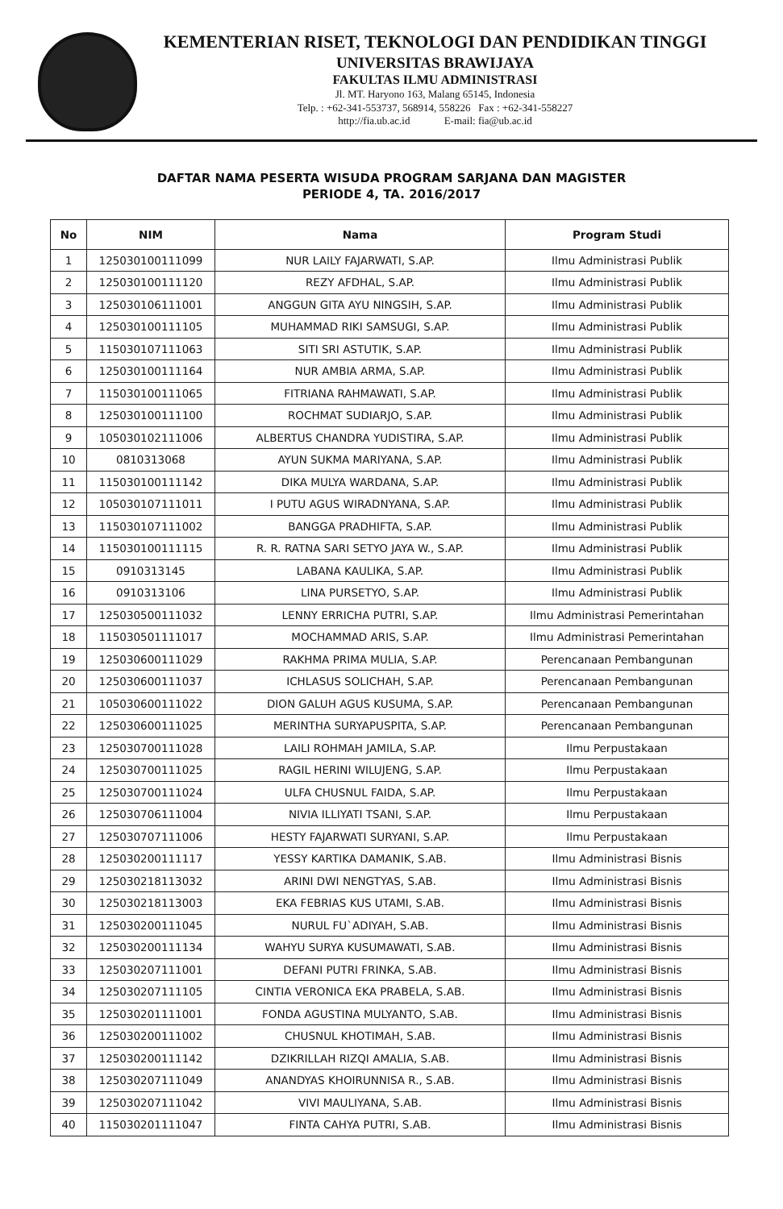KEMENTERIAN RISET, TEKNOLOGI DAN PENDIDIKAN TINGGI
UNIVERSITAS BRAWIJAYA
FAKULTAS ILMU ADMINISTRASI
Jl. MT. Haryono 163, Malang 65145, Indonesia
Telp. : +62-341-553737, 568914, 558226 Fax : +62-341-558227
http://fia.ub.ac.id E-mail: fia@ub.ac.id
DAFTAR NAMA PESERTA WISUDA PROGRAM SARJANA DAN MAGISTER
PERIODE 4, TA. 2016/2017
| No | NIM | Nama | Program Studi |
| --- | --- | --- | --- |
| 1 | 125030100111099 | NUR LAILY FAJARWATI, S.AP. | Ilmu Administrasi Publik |
| 2 | 125030100111120 | REZY AFDHAL, S.AP. | Ilmu Administrasi Publik |
| 3 | 125030106111001 | ANGGUN GITA AYU NINGSIH, S.AP. | Ilmu Administrasi Publik |
| 4 | 125030100111105 | MUHAMMAD RIKI SAMSUGI, S.AP. | Ilmu Administrasi Publik |
| 5 | 115030107111063 | SITI SRI ASTUTIK, S.AP. | Ilmu Administrasi Publik |
| 6 | 125030100111164 | NUR AMBIA ARMA, S.AP. | Ilmu Administrasi Publik |
| 7 | 115030100111065 | FITRIANA RAHMAWATI, S.AP. | Ilmu Administrasi Publik |
| 8 | 125030100111100 | ROCHMAT SUDIARJO, S.AP. | Ilmu Administrasi Publik |
| 9 | 105030102111006 | ALBERTUS CHANDRA YUDISTIRA, S.AP. | Ilmu Administrasi Publik |
| 10 | 0810313068 | AYUN SUKMA MARIYANA, S.AP. | Ilmu Administrasi Publik |
| 11 | 115030100111142 | DIKA MULYA WARDANA, S.AP. | Ilmu Administrasi Publik |
| 12 | 105030107111011 | I PUTU AGUS WIRADNYANA, S.AP. | Ilmu Administrasi Publik |
| 13 | 115030107111002 | BANGGA PRADHIFTA, S.AP. | Ilmu Administrasi Publik |
| 14 | 115030100111115 | R. R. RATNA SARI SETYO JAYA W., S.AP. | Ilmu Administrasi Publik |
| 15 | 0910313145 | LABANA KAULIKA, S.AP. | Ilmu Administrasi Publik |
| 16 | 0910313106 | LINA PURSETYO, S.AP. | Ilmu Administrasi Publik |
| 17 | 125030500111032 | LENNY ERRICHA PUTRI, S.AP. | Ilmu Administrasi Pemerintahan |
| 18 | 115030501111017 | MOCHAMMAD ARIS, S.AP. | Ilmu Administrasi Pemerintahan |
| 19 | 125030600111029 | RAKHMA PRIMA MULIA, S.AP. | Perencanaan Pembangunan |
| 20 | 125030600111037 | ICHLASUS SOLICHAH, S.AP. | Perencanaan Pembangunan |
| 21 | 105030600111022 | DION GALUH AGUS KUSUMA, S.AP. | Perencanaan Pembangunan |
| 22 | 125030600111025 | MERINTHA SURYAPUSPITA, S.AP. | Perencanaan Pembangunan |
| 23 | 125030700111028 | LAILI ROHMAH JAMILA, S.AP. | Ilmu Perpustakaan |
| 24 | 125030700111025 | RAGIL HERINI WILUJENG, S.AP. | Ilmu Perpustakaan |
| 25 | 125030700111024 | ULFA CHUSNUL FAIDA, S.AP. | Ilmu Perpustakaan |
| 26 | 125030706111004 | NIVIA ILLIYATI TSANI, S.AP. | Ilmu Perpustakaan |
| 27 | 125030707111006 | HESTY FAJARWATI SURYANI, S.AP. | Ilmu Perpustakaan |
| 28 | 125030200111117 | YESSY KARTIKA DAMANIK, S.AB. | Ilmu Administrasi Bisnis |
| 29 | 125030218113032 | ARINI DWI NENGTYAS, S.AB. | Ilmu Administrasi Bisnis |
| 30 | 125030218113003 | EKA FEBRIAS KUS UTAMI, S.AB. | Ilmu Administrasi Bisnis |
| 31 | 125030200111045 | NURUL FU`ADIYAH, S.AB. | Ilmu Administrasi Bisnis |
| 32 | 125030200111134 | WAHYU SURYA KUSUMAWATI, S.AB. | Ilmu Administrasi Bisnis |
| 33 | 125030207111001 | DEFANI PUTRI FRINKA, S.AB. | Ilmu Administrasi Bisnis |
| 34 | 125030207111105 | CINTIA VERONICA EKA PRABELA, S.AB. | Ilmu Administrasi Bisnis |
| 35 | 125030201111001 | FONDA AGUSTINA MULYANTO, S.AB. | Ilmu Administrasi Bisnis |
| 36 | 125030200111002 | CHUSNUL KHOTIMAH, S.AB. | Ilmu Administrasi Bisnis |
| 37 | 125030200111142 | DZIKRILLAH RIZQI AMALIA, S.AB. | Ilmu Administrasi Bisnis |
| 38 | 125030207111049 | ANANDYAS KHOIRUNNISA R., S.AB. | Ilmu Administrasi Bisnis |
| 39 | 125030207111042 | VIVI MAULIYANA, S.AB. | Ilmu Administrasi Bisnis |
| 40 | 115030201111047 | FINTA CAHYA PUTRI, S.AB. | Ilmu Administrasi Bisnis |